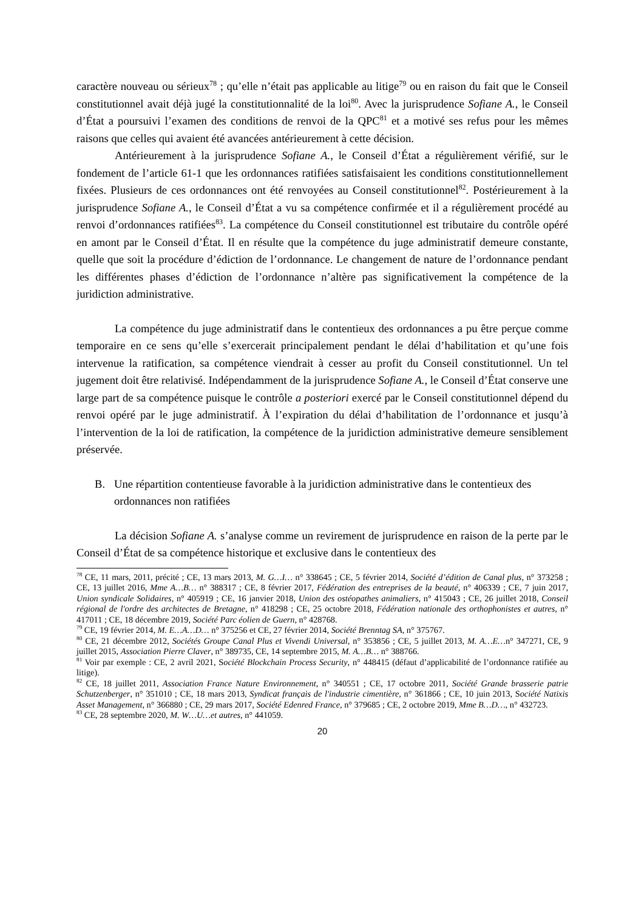caractère nouveau ou sérieux<sup>78</sup> ; qu’elle n’était pas applicable au litige<sup>79</sup> ou en raison du fait que le Conseil constitutionnel avait déjà jugé la constitutionnalité de la loi<sup>80</sup>. Avec la jurisprudence Sofiane A., le Conseil d’État a poursuivi l’examen des conditions de renvoi de la QPC<sup>81</sup> et a motivé ses refus pour les mêmes raisons que celles qui avaient été avancées antérieurement à cette décision.
Antérieurement à la jurisprudence Sofiane A., le Conseil d’État a régulièrement vérifié, sur le fondement de l’article 61-1 que les ordonnances ratifiées satisfaisaient les conditions constitutionnellement fixées. Plusieurs de ces ordonnances ont été renvoyées au Conseil constitutionnel<sup>82</sup>. Postérieurement à la jurisprudence Sofiane A., le Conseil d’État a vu sa compétence confirmée et il a régulièrement procédé au renvoi d’ordonnances ratifiées<sup>83</sup>. La compétence du Conseil constitutionnel est tributaire du contrôle opéré en amont par le Conseil d’État. Il en résulte que la compétence du juge administratif demeure constante, quelle que soit la procédure d’édiction de l’ordonnance. Le changement de nature de l’ordonnance pendant les différentes phases d’édiction de l’ordonnance n’altère pas significativement la compétence de la juridiction administrative.
La compétence du juge administratif dans le contentieux des ordonnances a pu être perçue comme temporaire en ce sens qu’elle s’exercerait principalement pendant le délai d’habilitation et qu’une fois intervenue la ratification, sa compétence viendrait à cesser au profit du Conseil constitutionnel. Un tel jugement doit être relativisé. Indépendamment de la jurisprudence Sofiane A., le Conseil d’État conserve une large part de sa compétence puisque le contrôle a posteriori exercé par le Conseil constitutionnel dépend du renvoi opéré par le juge administratif. À l’expiration du délai d’habilitation de l’ordonnance et jusqu’à l’intervention de la loi de ratification, la compétence de la juridiction administrative demeure sensiblement préservée.
B. Une répartition contentieuse favorable à la juridiction administrative dans le contentieux des ordonnances non ratifiées
La décision Sofiane A. s’analyse comme un revirement de jurisprudence en raison de la perte par le Conseil d’État de sa compétence historique et exclusive dans le contentieux des
<sup>78</sup> CE, 11 mars, 2011, précité ; CE, 13 mars 2013, M. G…I… n° 338645 ; CE, 5 février 2014, Société d’édition de Canal plus, n° 373258 ; CE, 13 juillet 2016, Mme A…B… n° 388317 ; CE, 8 février 2017, Fédération des entreprises de la beauté, n° 406339 ; CE, 7 juin 2017, Union syndicale Solidaires, n° 405919 ; CE, 16 janvier 2018, Union des ostéopathes animaliers, n° 415043 ; CE, 26 juillet 2018, Conseil régional de l'ordre des architectes de Bretagne, n° 418298 ; CE, 25 octobre 2018, Fédération nationale des orthophonistes et autres, n° 417011 ; CE, 18 décembre 2019, Société Parc éolien de Guern, n° 428768.
<sup>79</sup> CE, 19 février 2014, M. E…A…D… n° 375256 et CE, 27 février 2014, Société Brenntag SA, n° 375767.
<sup>80</sup> CE, 21 décembre 2012, Sociétés Groupe Canal Plus et Vivendi Universal, n° 353856 ; CE, 5 juillet 2013, M. A…E…n° 347271, CE, 9 juillet 2015, Association Pierre Claver, n° 389735, CE, 14 septembre 2015, M. A…B… n° 388766.
<sup>81</sup> Voir par exemple : CE, 2 avril 2021, Société Blockchain Process Security, n° 448415 (défaut d’applicabilité de l’ordonnance ratifiée au litige).
<sup>82</sup> CE, 18 juillet 2011, Association France Nature Environnement, n° 340551 ; CE, 17 octobre 2011, Société Grande brasserie patrie Schutzenberger, n° 351010 ; CE, 18 mars 2013, Syndicat français de l'industrie cimentière, n° 361866 ; CE, 10 juin 2013, Société Natixis Asset Management, n° 366880 ; CE, 29 mars 2017, Société Edenred France, n° 379685 ; CE, 2 octobre 2019, Mme B…D…, n° 432723.
<sup>83</sup> CE, 28 septembre 2020, M. W…U…et autres, n° 441059.
20